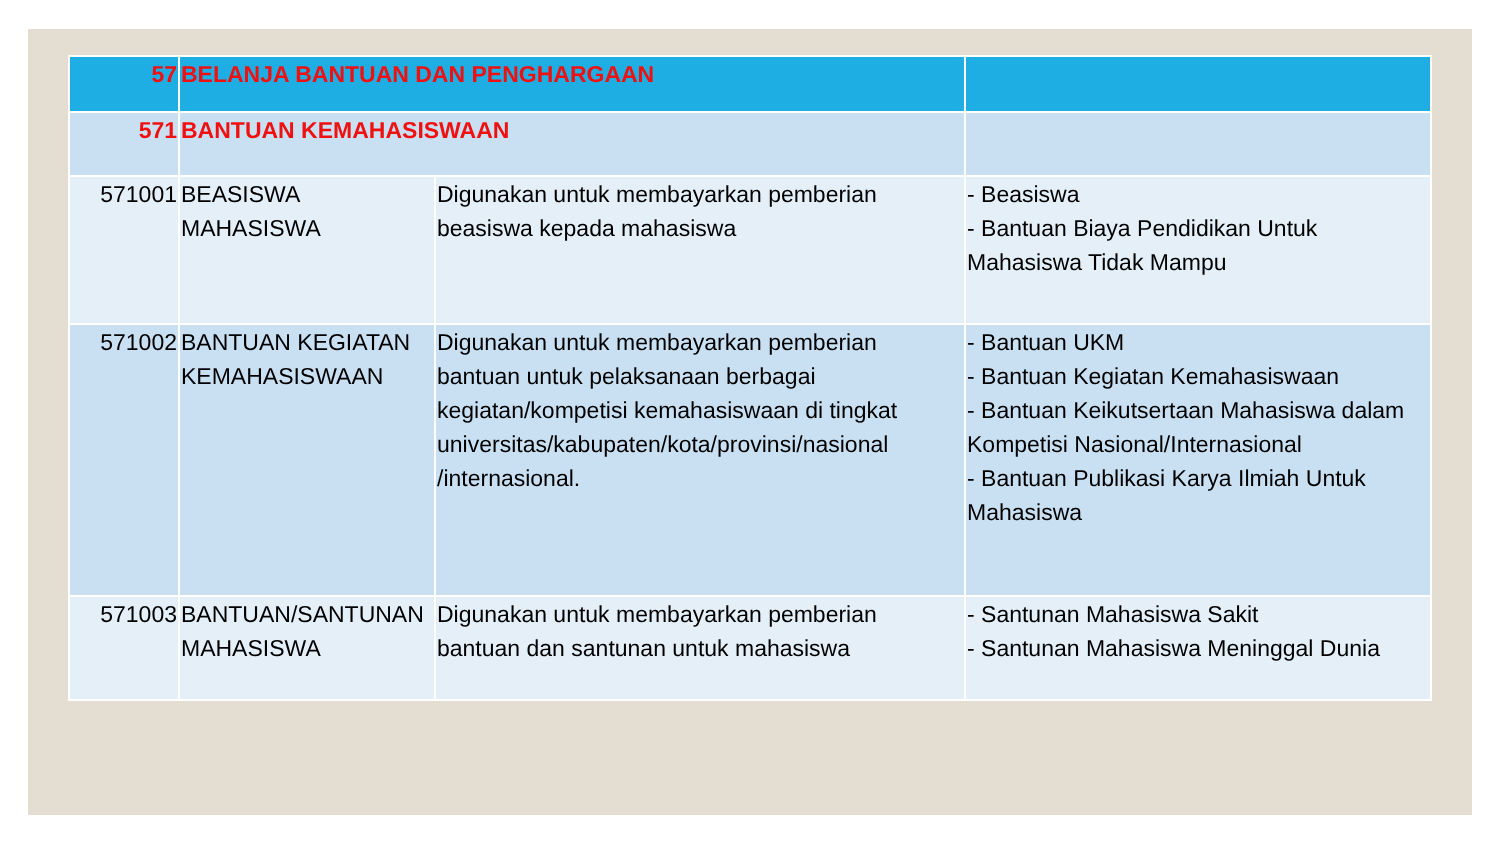| 57 | BELANJA BANTUAN DAN PENGHARGAAN | | |
| 571 | BANTUAN KEMAHASISWAAN | | |
| 571001 | BEASISWA MAHASISWA | Digunakan untuk membayarkan pemberian beasiswa kepada mahasiswa | - Beasiswa - Bantuan Biaya Pendidikan Untuk Mahasiswa Tidak Mampu |
| 571002 | BANTUAN KEGIATAN KEMAHASISWAAN | Digunakan untuk membayarkan pemberian bantuan untuk pelaksanaan berbagai kegiatan/kompetisi kemahasiswaan di tingkat universitas/kabupaten/kota/provinsi/nasional /internasional. | - Bantuan UKM - Bantuan Kegiatan Kemahasiswaan - Bantuan Keikutsertaan Mahasiswa dalam Kompetisi Nasional/Internasional - Bantuan Publikasi Karya Ilmiah Untuk Mahasiswa |
| 571003 | BANTUAN/SANTUNAN MAHASISWA | Digunakan untuk membayarkan pemberian bantuan dan santunan untuk mahasiswa | - Santunan Mahasiswa Sakit - Santunan Mahasiswa Meninggal Dunia |